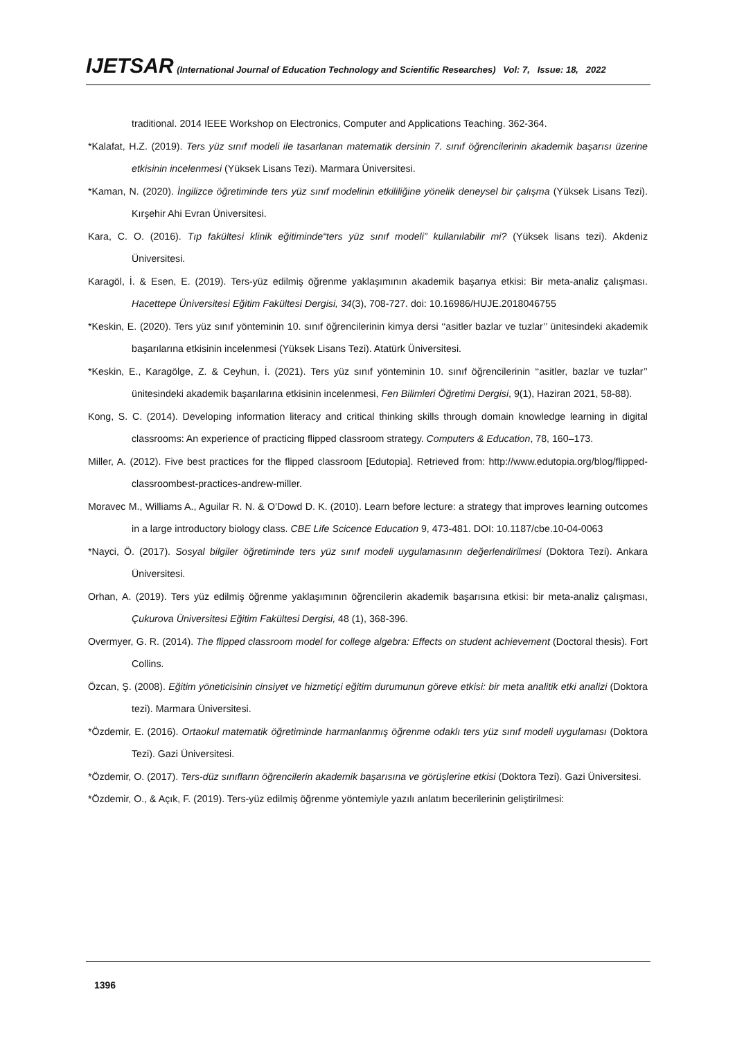IJETSAR (International Journal of Education Technology and Scientific Researches) Vol: 7, Issue: 18, 2022
traditional. 2014 IEEE Workshop on Electronics, Computer and Applications Teaching. 362-364.
*Kalafat, H.Z. (2019). Ters yüz sınıf modeli ile tasarlanan matematik dersinin 7. sınıf öğrencilerinin akademik başarısı üzerine etkisinin incelenmesi (Yüksek Lisans Tezi). Marmara Üniversitesi.
*Kaman, N. (2020). İngilizce öğretiminde ters yüz sınıf modelinin etkililiğine yönelik deneysel bir çalışma (Yüksek Lisans Tezi). Kırşehir Ahi Evran Üniversitesi.
Kara, C. O. (2016). Tıp fakültesi klinik eğitiminde“ters yüz sınıf modeli” kullanılabilir mi? (Yüksek lisans tezi). Akdeniz Üniversitesi.
Karagöl, İ. & Esen, E. (2019). Ters-yüz edilmiş öğrenme yaklaşımının akademik başarıya etkisi: Bir meta-analiz çalışması. Hacettepe Üniversitesi Eğitim Fakültesi Dergisi, 34(3), 708-727. doi: 10.16986/HUJE.2018046755
*Keskin, E. (2020). Ters yüz sınıf yönteminin 10. sınıf öğrencilerinin kimya dersi ‘‘asitler bazlar ve tuzlar’’ ünitesindeki akademik başarılarına etkisinin incelenmesi (Yüksek Lisans Tezi). Atatürk Üniversitesi.
*Keskin, E., Karagölge, Z. & Ceyhun, İ. (2021). Ters yüz sınıf yönteminin 10. sınıf öğrencilerinin ‘‘asitler, bazlar ve tuzlar’’ ünitesindeki akademik başarılarına etkisinin incelenmesi, Fen Bilimleri Öğretimi Dergisi, 9(1), Haziran 2021, 58-88).
Kong, S. C. (2014). Developing information literacy and critical thinking skills through domain knowledge learning in digital classrooms: An experience of practicing flipped classroom strategy. Computers & Education, 78, 160–173.
Miller, A. (2012). Five best practices for the flipped classroom [Edutopia]. Retrieved from: http://www.edutopia.org/blog/flipped-classroombest-practices-andrew-miller.
Moravec M., Williams A., Aguilar R. N. & O’Dowd D. K. (2010). Learn before lecture: a strategy that improves learning outcomes in a large introductory biology class. CBE Life Scicence Education 9, 473-481. DOI: 10.1187/cbe.10-04-0063
*Nayci, Ö. (2017). Sosyal bilgiler öğretiminde ters yüz sınıf modeli uygulamasının değerlendirilmesi (Doktora Tezi). Ankara Üniversitesi.
Orhan, A. (2019). Ters yüz edilmiş öğrenme yaklaşımının öğrencilerin akademik başarısına etkisi: bir meta-analiz çalışması, Çukurova Üniversitesi Eğitim Fakültesi Dergisi, 48 (1), 368-396.
Overmyer, G. R. (2014). The flipped classroom model for college algebra: Effects on student achievement (Doctoral thesis). Fort Collins.
Özcan, Ş. (2008). Eğitim yöneticisinin cinsiyet ve hizmetiçi eğitim durumunun göreve etkisi: bir meta analitik etki analizi (Doktora tezi). Marmara Üniversitesi.
*Özdemir, E. (2016). Ortaokul matematik öğretiminde harmanlanmış öğrenme odaklı ters yüz sınıf modeli uygulaması (Doktora Tezi). Gazi Üniversitesi.
*Özdemir, O. (2017). Ters-düz sınıfların öğrencilerin akademik başarısına ve görüşlerine etkisi (Doktora Tezi). Gazi Üniversitesi.
*Özdemir, O., & Açık, F. (2019). Ters-yüz edilmiş öğrenme yöntemiyle yazılı anlatım becerilerinin geliştirilmesi:
1396